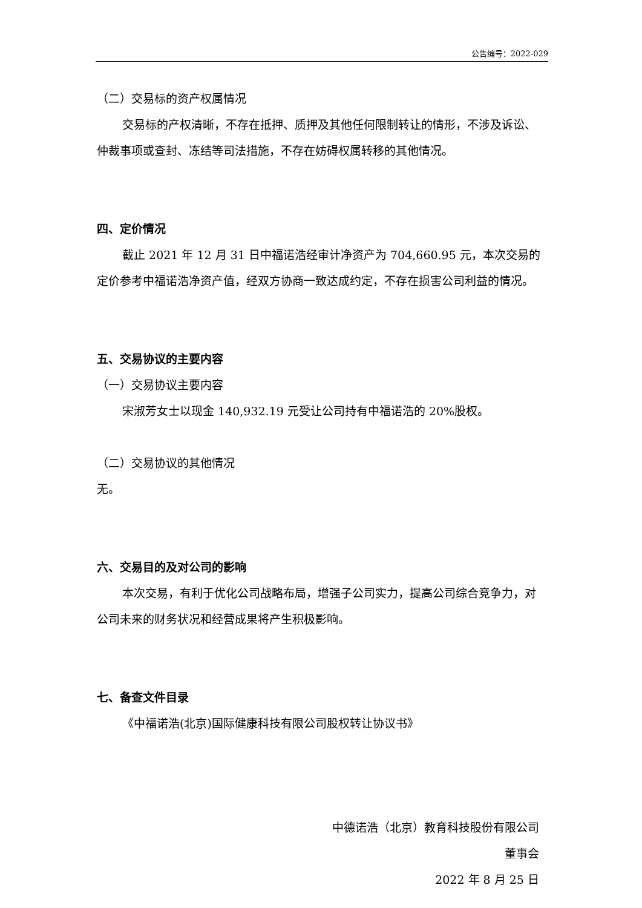公告编号：2022-029
（二）交易标的资产权属情况
交易标的产权清晰，不存在抵押、质押及其他任何限制转让的情形，不涉及诉讼、仲裁事项或查封、冻结等司法措施，不存在妨碍权属转移的其他情况。
四、定价情况
截止 2021 年 12 月 31 日中福诺浩经审计净资产为 704,660.95 元，本次交易的定价参考中福诺浩净资产值，经双方协商一致达成约定，不存在损害公司利益的情况。
五、交易协议的主要内容
（一）交易协议主要内容
宋淑芳女士以现金 140,932.19 元受让公司持有中福诺浩的 20%股权。
（二）交易协议的其他情况
无。
六、交易目的及对公司的影响
本次交易，有利于优化公司战略布局，增强子公司实力，提高公司综合竞争力，对公司未来的财务状况和经营成果将产生积极影响。
七、备查文件目录
《中福诺浩(北京)国际健康科技有限公司股权转让协议书》
中德诺浩（北京）教育科技股份有限公司
董事会
2022 年 8 月 25 日